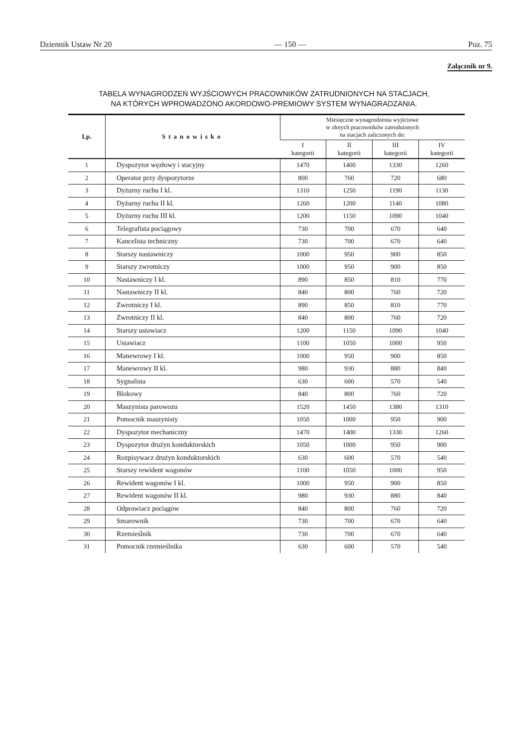Dziennik Ustaw Nr 20 — 150 — Poz. 75
Załącznik nr 9.
TABELA WYNAGRODZEŃ WYJŚCIOWYCH PRACOWNIKÓW ZATRUDNIONYCH NA STACJACH,
NA KTÓRYCH WPROWADZONO AKORDOWO-PREMIOWY SYSTEM WYNAGRADZANIA.
| Lp. | Stanowisko | Miesięczne wynagrodzenia wyjściowe w złotych pracowników zatrudnionych na stacjach zaliczonych do: | | | |
| --- | --- | --- | --- | --- | --- |
| | | I kategorii | II kategorii | III kategorii | IV kategorii |
| 1 | Dyspozytor węzłowy i stacyjny | 1470 | 1400 | 1330 | 1260 |
| 2 | Operator przy dyspozytorze | 800 | 760 | 720 | 680 |
| 3 | Dyżurny ruchu I kl. | 1310 | 1250 | 1190 | 1130 |
| 4 | Dyżurny ruchu II kl. | 1260 | 1200 | 1140 | 1080 |
| 5 | Dyżurny ruchu III kl. | 1200 | 1150 | 1090 | 1040 |
| 6 | Telegrafista pociągowy | 730 | 700 | 670 | 640 |
| 7 | Kancelista techniczny | 730 | 700 | 670 | 640 |
| 8 | Starszy nastawniczy | 1000 | 950 | 900 | 850 |
| 9 | Starszy zwrotniczy | 1000 | 950 | 900 | 850 |
| 10 | Nastawniczy I kl. | 890 | 850 | 810 | 770 |
| 11 | Nastawniczy II kl. | 840 | 800 | 760 | 720 |
| 12 | Zwrotniczy I kl. | 890 | 850 | 810 | 770 |
| 13 | Zwrotniczy II kl. | 840 | 800 | 760 | 720 |
| 14 | Starszy ustawiacz | 1200 | 1150 | 1090 | 1040 |
| 15 | Ustawiacz | 1100 | 1050 | 1000 | 950 |
| 16 | Manewrowy I kl. | 1000 | 950 | 900 | 850 |
| 17 | Manewrowy II kl. | 980 | 930 | 880 | 840 |
| 18 | Sygnalista | 630 | 600 | 570 | 540 |
| 19 | Blokowy | 840 | 800 | 760 | 720 |
| 20 | Maszynista parowozu | 1520 | 1450 | 1380 | 1310 |
| 21 | Pomocnik maszynisty | 1050 | 1000 | 950 | 900 |
| 22 | Dyspozytor mechaniczny | 1470 | 1400 | 1330 | 1260 |
| 23 | Dyspozytor drużyn konduktorskich | 1050 | 1000 | 950 | 900 |
| 24 | Rozpisywacz drużyn konduktorskich | 630 | 600 | 570 | 540 |
| 25 | Starszy rewident wagonów | 1100 | 1050 | 1000 | 950 |
| 26 | Rewident wagonów I kl. | 1000 | 950 | 900 | 850 |
| 27 | Rewident wagonów II kl. | 980 | 930 | 880 | 840 |
| 28 | Odprawiacz pociągów | 840 | 800 | 760 | 720 |
| 29 | Smarownik | 730 | 700 | 670 | 640 |
| 30 | Rzemieślnik | 730 | 700 | 670 | 640 |
| 31 | Pomocnik rzemieślnika | 630 | 600 | 570 | 540 |